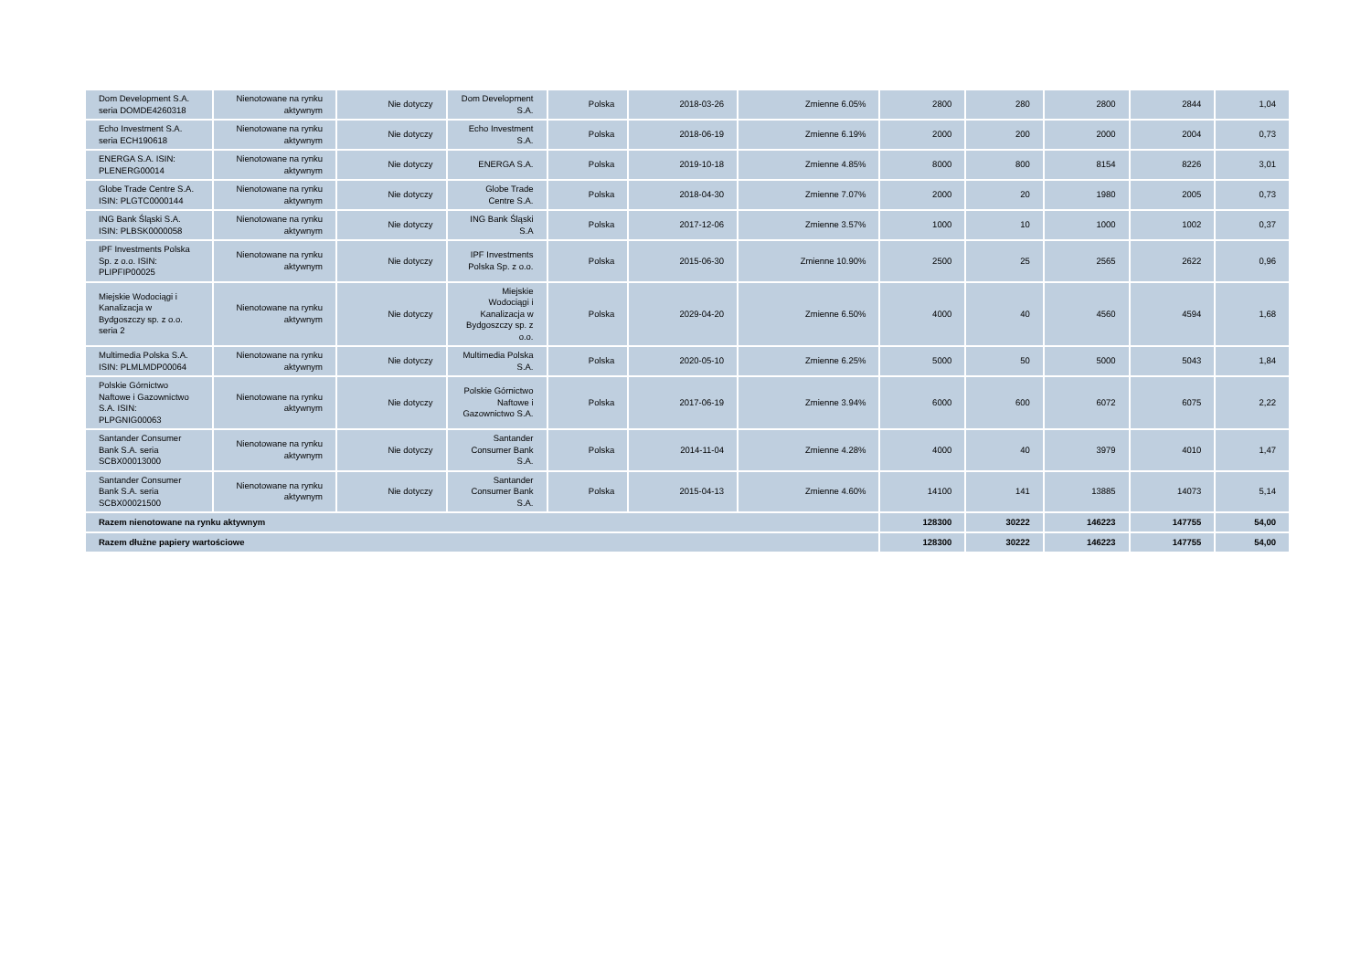| Dom Development S.A. seria DOMDE4260318 | Nienotowane na rynku aktywnym | Nie dotyczy | Dom Development S.A. | Polska | 2018-03-26 | Zmienne 6.05% | 2800 | 280 | 2800 | 2844 | 1,04 |
| Echo Investment S.A. seria ECH190618 | Nienotowane na rynku aktywnym | Nie dotyczy | Echo Investment S.A. | Polska | 2018-06-19 | Zmienne 6.19% | 2000 | 200 | 2000 | 2004 | 0,73 |
| ENERGA S.A. ISIN: PLENERG00014 | Nienotowane na rynku aktywnym | Nie dotyczy | ENERGA S.A. | Polska | 2019-10-18 | Zmienne 4.85% | 8000 | 800 | 8154 | 8226 | 3,01 |
| Globe Trade Centre S.A. ISIN: PLGTC0000144 | Nienotowane na rynku aktywnym | Nie dotyczy | Globe Trade Centre S.A. | Polska | 2018-04-30 | Zmienne 7.07% | 2000 | 20 | 1980 | 2005 | 0,73 |
| ING Bank Śląski S.A. ISIN: PLBSK0000058 | Nienotowane na rynku aktywnym | Nie dotyczy | ING Bank Śląski S.A | Polska | 2017-12-06 | Zmienne 3.57% | 1000 | 10 | 1000 | 1002 | 0,37 |
| IPF Investments Polska Sp. z o.o. ISIN: PLIPFIP00025 | Nienotowane na rynku aktywnym | Nie dotyczy | IPF Investments Polska Sp. z o.o. | Polska | 2015-06-30 | Zmienne 10.90% | 2500 | 25 | 2565 | 2622 | 0,96 |
| Miejskie Wodociągi i Kanalizacja w Bydgoszczy sp. z o.o. seria 2 | Nienotowane na rynku aktywnym | Nie dotyczy | Miejskie Wodociągi i Kanalizacja w Bydgoszczy sp. z o.o. | Polska | 2029-04-20 | Zmienne 6.50% | 4000 | 40 | 4560 | 4594 | 1,68 |
| Multimedia Polska S.A. ISIN: PLMLMDP00064 | Nienotowane na rynku aktywnym | Nie dotyczy | Multimedia Polska S.A. | Polska | 2020-05-10 | Zmienne 6.25% | 5000 | 50 | 5000 | 5043 | 1,84 |
| Polskie Górnictwo Naftowe i Gazownictwo S.A. ISIN: PLPGNIG00063 | Nienotowane na rynku aktywnym | Nie dotyczy | Polskie Górnictwo Naftowe i Gazownictwo S.A. | Polska | 2017-06-19 | Zmienne 3.94% | 6000 | 600 | 6072 | 6075 | 2,22 |
| Santander Consumer Bank S.A. seria SCBX00013000 | Nienotowane na rynku aktywnym | Nie dotyczy | Santander Consumer Bank S.A. | Polska | 2014-11-04 | Zmienne 4.28% | 4000 | 40 | 3979 | 4010 | 1,47 |
| Santander Consumer Bank S.A. seria SCBX00021500 | Nienotowane na rynku aktywnym | Nie dotyczy | Santander Consumer Bank S.A. | Polska | 2015-04-13 | Zmienne 4.60% | 14100 | 141 | 13885 | 14073 | 5,14 |
| Razem nienotowane na rynku aktywnym | | | | | | | 128300 | 30222 | 146223 | 147755 | 54,00 |
| Razem dłużne papiery wartościowe | | | | | | | 128300 | 30222 | 146223 | 147755 | 54,00 |